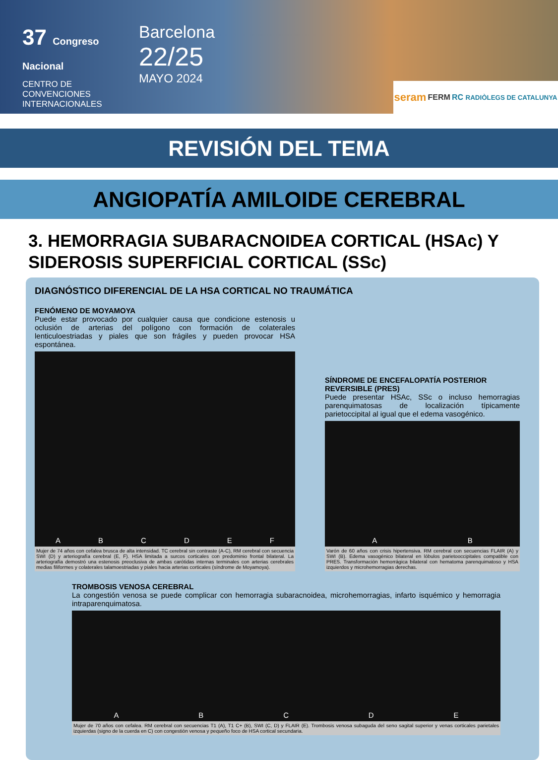37 Congreso Nacional
CENTRO DE
CONVENCIONES
INTERNACIONALES
Barcelona
22/25
MAYO 2024
seram FERM RC RADIÒLEGS DE CATALUNYA
REVISIÓN DEL TEMA
ANGIOPATÍA AMILOIDE CEREBRAL
3. HEMORRAGIA SUBARACNOIDEA CORTICAL (HSAc) Y SIDEROSIS SUPERFICIAL CORTICAL (SSc)
DIAGNÓSTICO DIFERENCIAL DE LA HSA CORTICAL NO TRAUMÁTICA
FENÓMENO DE MOYAMOYA
Puede estar provocado por cualquier causa que condicione estenosis u oclusión de arterias del polígono con formación de colaterales lenticuloestriadas y piales que son frágiles y pueden provocar HSA espontánea.
A B C D E F
Mujer de 74 años con cefalea brusca de alta intensidad. TC cerebral sin contraste (A-C), RM cerebral con secuencia SWI (D) y arteriografía cerebral (E, F). HSA limitada a surcos corticales con predominio frontal bilateral. La arteriografía demostró una estenosis preoclusiva de ambas carótidas internas terminales con arterias cerebrales medias filiformes y colaterales talamoestriadas y piales hacia arterias corticales (síndrome de Moyamoya).
SÍNDROME DE ENCEFALOPATÍA POSTERIOR REVERSIBLE (PRES)
Puede presentar HSAc, SSc o incluso hemorragias parenquimatosas de localización típicamente parietoccipital al igual que el edema vasogénico.
A B
Varón de 60 años con crisis hipertensiva. RM cerebral con secuencias FLAIR (A) y SWI (B). Edema vasogénico bilateral en lóbulos parietooccipitales compatible con PRES. Transformación hemorrágica bilateral con hematoma parenquimatoso y HSA izquierdos y microhemorragias derechas.
TROMBOSIS VENOSA CEREBRAL
La congestión venosa se puede complicar con hemorragia subaracnoidea, microhemorragias, infarto isquémico y hemorragia intraparenquimatosa.
A B C D E
Mujer de 70 años con cefalea. RM cerebral con secuencias T1 (A), T1 C+ (B), SWI (C, D) y FLAIR (E). Trombosis venosa subaguda del seno sagital superior y venas corticales parietales izquierdas (signo de la cuerda en C) con congestión venosa y pequeño foco de HSA cortical secundaria.